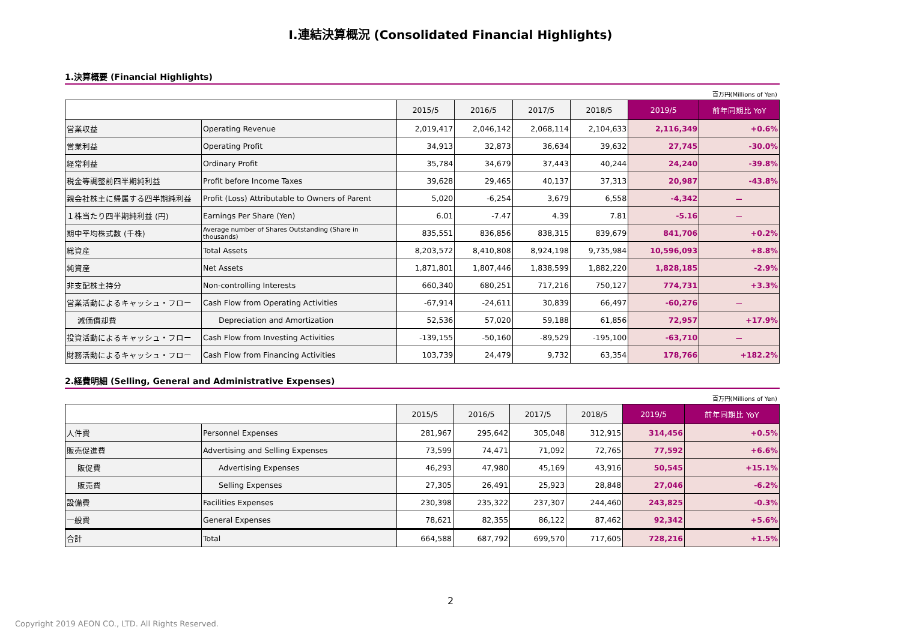Ⅰ.連結決算概況 (Consolidated Financial Highlights)
1.決算概要 (Financial Highlights)
百万円(Millions of Yen)
| | | 2015/5 | 2016/5 | 2017/5 | 2018/5 | 2019/5 | 前年同期比 YoY |
| --- | --- | --- | --- | --- | --- | --- | --- |
| 営業収益 | Operating Revenue | 2,019,417 | 2,046,142 | 2,068,114 | 2,104,633 | 2,116,349 | +0.6% |
| 営業利益 | Operating Profit | 34,913 | 32,873 | 36,634 | 39,632 | 27,745 | -30.0% |
| 経常利益 | Ordinary Profit | 35,784 | 34,679 | 37,443 | 40,244 | 24,240 | -39.8% |
| 税金等調整前四半期純利益 | Profit before Income Taxes | 39,628 | 29,465 | 40,137 | 37,313 | 20,987 | -43.8% |
| 親会社株主に帰属する四半期純利益 | Profit (Loss) Attributable to Owners of Parent | 5,020 | -6,254 | 3,679 | 6,558 | -4,342 | － |
| １株当たり四半期純利益 (円) | Earnings Per Share (Yen) | 6.01 | -7.47 | 4.39 | 7.81 | -5.16 | － |
| 期中平均株式数 (千株) | Average number of Shares Outstanding (Share in thousands) | 835,551 | 836,856 | 838,315 | 839,679 | 841,706 | +0.2% |
| 総資産 | Total Assets | 8,203,572 | 8,410,808 | 8,924,198 | 9,735,984 | 10,596,093 | +8.8% |
| 純資産 | Net Assets | 1,871,801 | 1,807,446 | 1,838,599 | 1,882,220 | 1,828,185 | -2.9% |
| 非支配株主持分 | Non-controlling Interests | 660,340 | 680,251 | 717,216 | 750,127 | 774,731 | +3.3% |
| 営業活動によるキャッシュ・フロー | Cash Flow from Operating Activities | -67,914 | -24,611 | 30,839 | 66,497 | -60,276 | － |
| 減価償却費 | Depreciation and Amortization | 52,536 | 57,020 | 59,188 | 61,856 | 72,957 | +17.9% |
| 投資活動によるキャッシュ・フロー | Cash Flow from Investing Activities | -139,155 | -50,160 | -89,529 | -195,100 | -63,710 | － |
| 財務活動によるキャッシュ・フロー | Cash Flow from Financing Activities | 103,739 | 24,479 | 9,732 | 63,354 | 178,766 | +182.2% |
2.経費明細 (Selling, General and Administrative Expenses)
百万円(Millions of Yen)
| | | 2015/5 | 2016/5 | 2017/5 | 2018/5 | 2019/5 | 前年同期比 YoY |
| --- | --- | --- | --- | --- | --- | --- | --- |
| 人件費 | Personnel Expenses | 281,967 | 295,642 | 305,048 | 312,915 | 314,456 | +0.5% |
| 販売促進費 | Advertising and Selling Expenses | 73,599 | 74,471 | 71,092 | 72,765 | 77,592 | +6.6% |
| 販促費 | Advertising Expenses | 46,293 | 47,980 | 45,169 | 43,916 | 50,545 | +15.1% |
| 販売費 | Selling Expenses | 27,305 | 26,491 | 25,923 | 28,848 | 27,046 | -6.2% |
| 設備費 | Facilities Expenses | 230,398 | 235,322 | 237,307 | 244,460 | 243,825 | -0.3% |
| 一般費 | General Expenses | 78,621 | 82,355 | 86,122 | 87,462 | 92,342 | +5.6% |
| 合計 | Total | 664,588 | 687,792 | 699,570 | 717,605 | 728,216 | +1.5% |
2
Copyright 2019 AEON CO., LTD. All Rights Reserved.